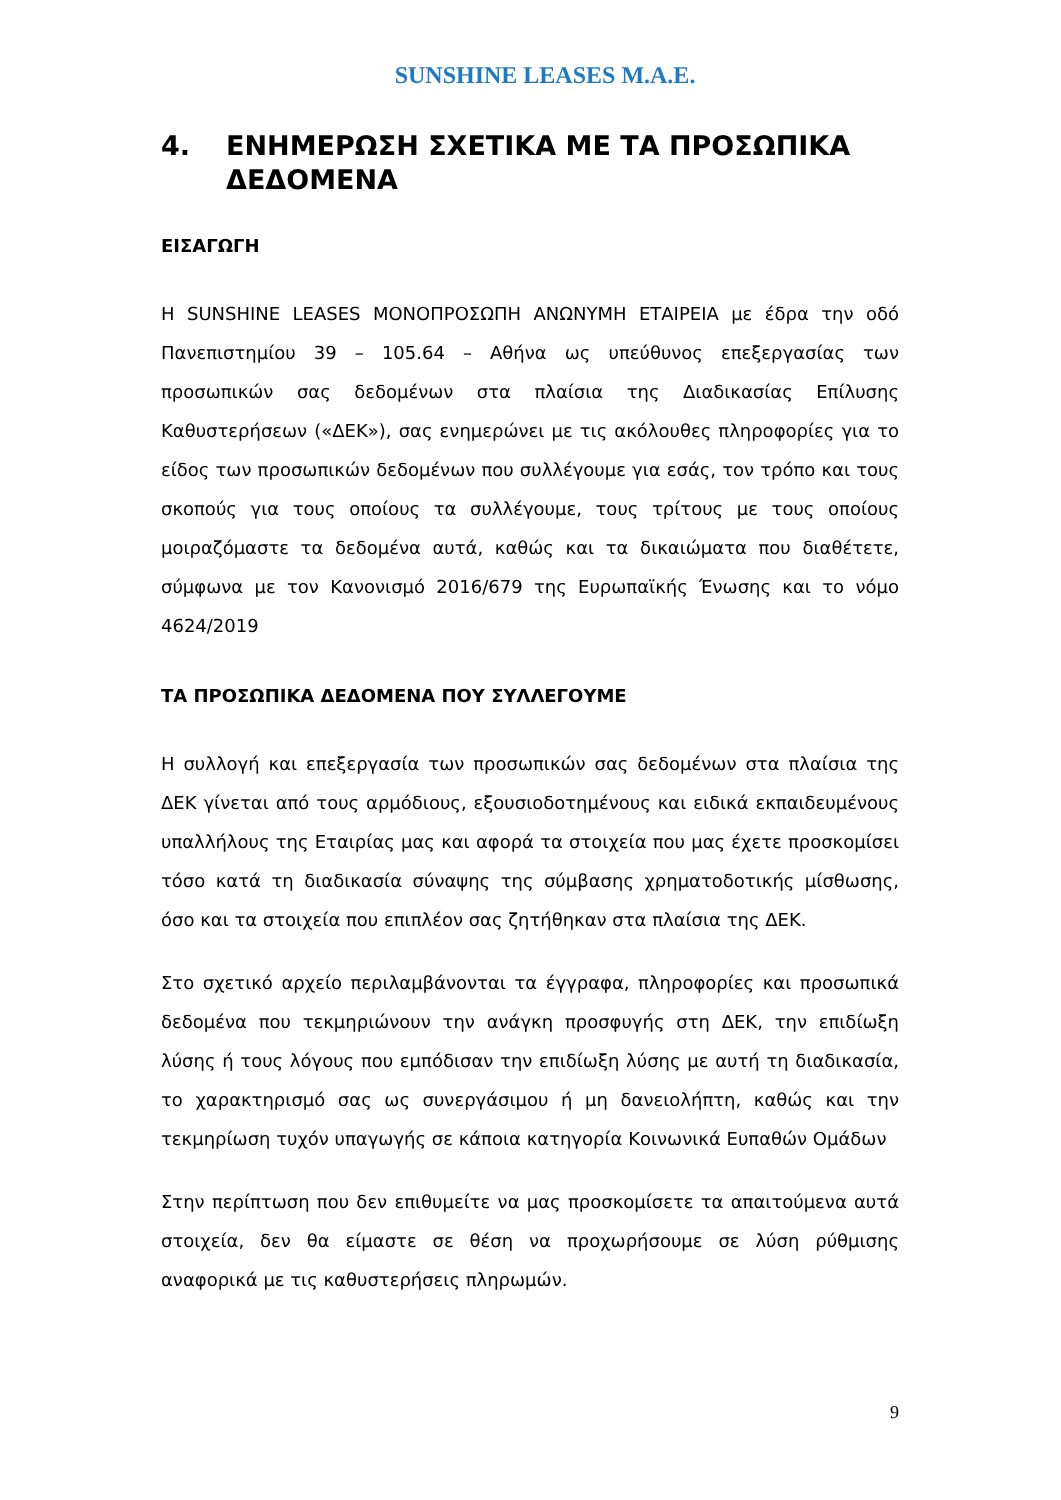SUNSHINE LEASES M.A.E.
4. ΕΝΗΜΕΡΩΣΗ ΣΧΕΤΙΚΑ ΜΕ ΤΑ ΠΡΟΣΩΠΙΚΑ ΔΕΔΟΜΕΝΑ
ΕΙΣΑΓΩΓΗ
Η SUNSHINE LEASES ΜΟΝΟΠΡΟΣΩΠΗ ΑΝΩΝΥΜΗ ΕΤΑΙΡΕΙΑ με έδρα την οδό Πανεπιστημίου 39 – 105.64 – Αθήνα ως υπεύθυνος επεξεργασίας των προσωπικών σας δεδομένων στα πλαίσια της Διαδικασίας Επίλυσης Καθυστερήσεων («ΔΕΚ»), σας ενημερώνει με τις ακόλουθες πληροφορίες για το είδος των προσωπικών δεδομένων που συλλέγουμε για εσάς, τον τρόπο και τους σκοπούς για τους οποίους τα συλλέγουμε, τους τρίτους με τους οποίους μοιραζόμαστε τα δεδομένα αυτά, καθώς και τα δικαιώματα που διαθέτετε, σύμφωνα με τον Κανονισμό 2016/679 της Ευρωπαϊκής Ένωσης και το νόμο 4624/2019
ΤΑ ΠΡΟΣΩΠΙΚΑ ΔΕΔΟΜΕΝΑ ΠΟΥ ΣΥΛΛΕΓΟΥΜΕ
Η συλλογή και επεξεργασία των προσωπικών σας δεδομένων στα πλαίσια της ΔΕΚ γίνεται από τους αρμόδιους, εξουσιοδοτημένους και ειδικά εκπαιδευμένους υπαλλήλους της Εταιρίας μας και αφορά τα στοιχεία που μας έχετε προσκομίσει τόσο κατά τη διαδικασία σύναψης της σύμβασης χρηματοδοτικής μίσθωσης, όσο και τα στοιχεία που επιπλέον σας ζητήθηκαν στα πλαίσια της ΔΕΚ.
Στο σχετικό αρχείο περιλαμβάνονται τα έγγραφα, πληροφορίες και προσωπικά δεδομένα που τεκμηριώνουν την ανάγκη προσφυγής στη ΔΕΚ, την επιδίωξη λύσης ή τους λόγους που εμπόδισαν την επιδίωξη λύσης με αυτή τη διαδικασία, το χαρακτηρισμό σας ως συνεργάσιμου ή μη δανειολήπτη, καθώς και την τεκμηρίωση τυχόν υπαγωγής σε κάποια κατηγορία Κοινωνικά Ευπαθών Ομάδων
Στην περίπτωση που δεν επιθυμείτε να μας προσκομίσετε τα απαιτούμενα αυτά στοιχεία, δεν θα είμαστε σε θέση να προχωρήσουμε σε λύση ρύθμισης αναφορικά με τις καθυστερήσεις πληρωμών.
9